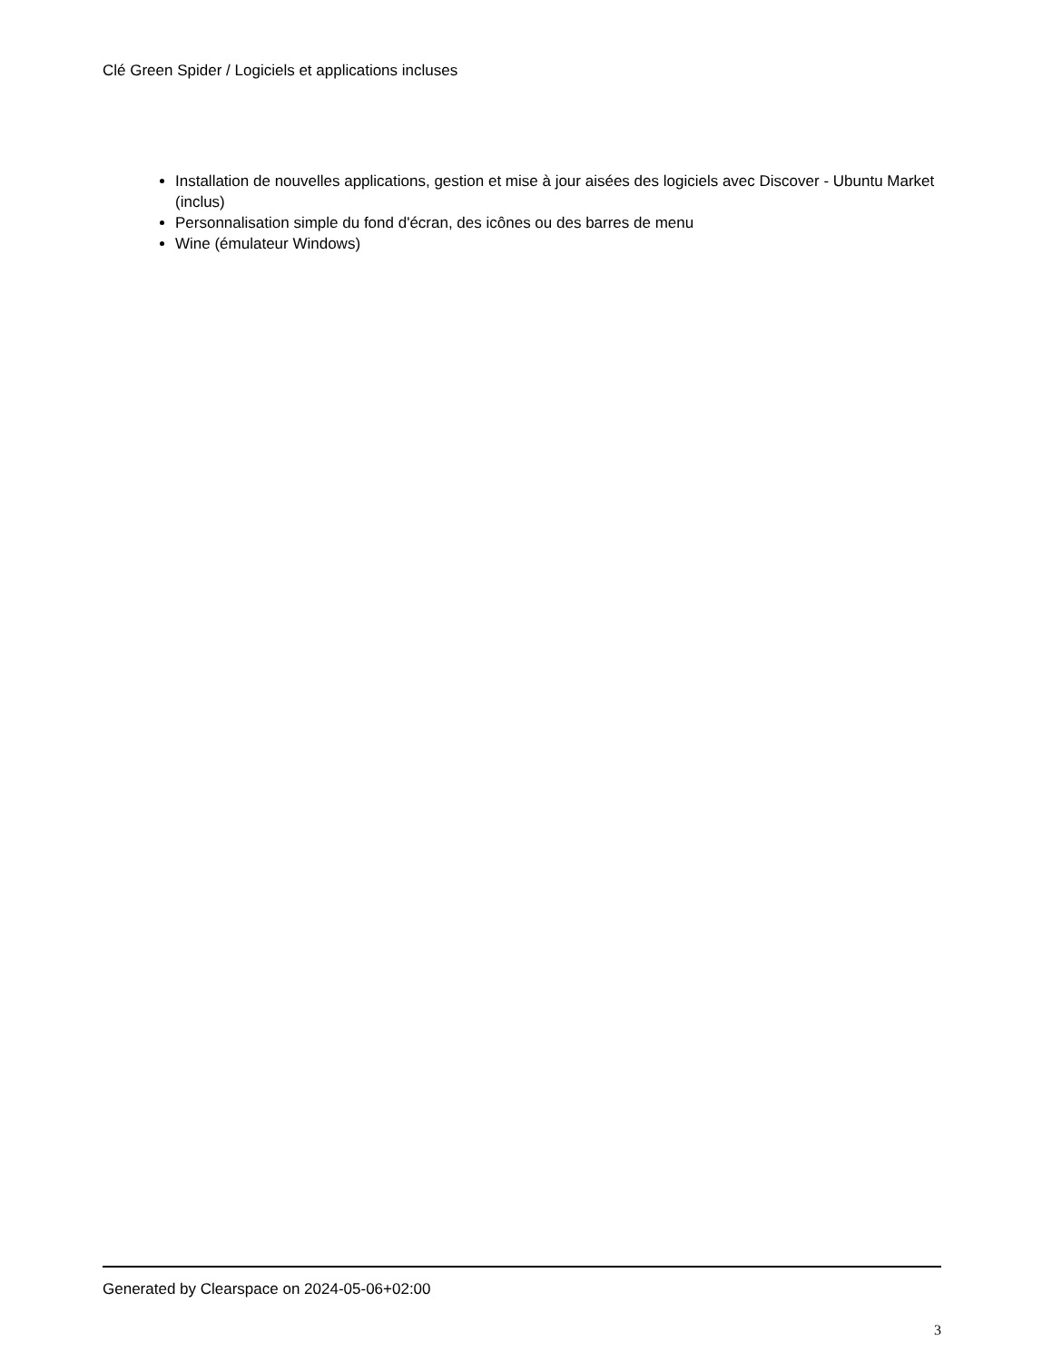Clé Green Spider / Logiciels et applications incluses
Installation de nouvelles applications, gestion et mise à jour aisées des logiciels avec Discover - Ubuntu Market (inclus)
Personnalisation simple du fond d'écran, des icônes ou des barres de menu
Wine (émulateur Windows)
Generated by Clearspace on 2024-05-06+02:00
3